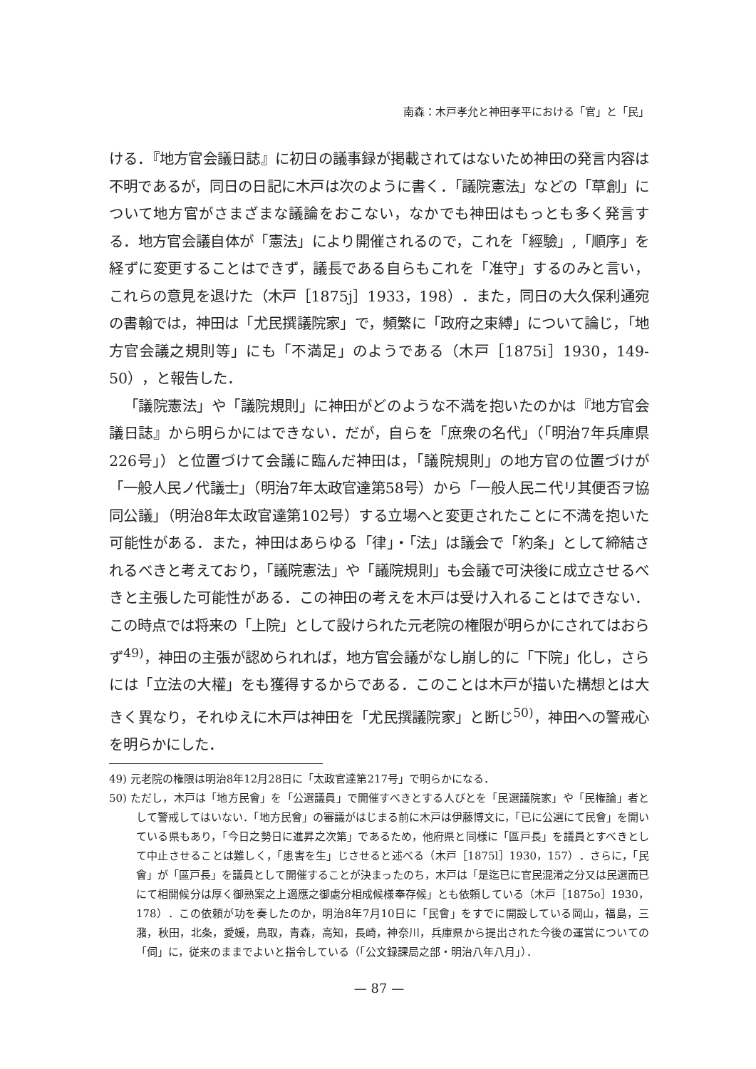南森：木戸孝允と神田孝平における「官」と「民」
ける．『地方官会議日誌』に初日の議事録が掲載されてはないため神田の発言内容は不明であるが，同日の日記に木戸は次のように書く．「議院憲法」などの「草創」について地方官がさまざまな議論をおこない，なかでも神田はもっとも多く発言する．地方官会議自体が「憲法」により開催されるので，これを「經驗」,「順序」を経ずに変更することはできず，議長である自らもこれを「准守」するのみと言い，これらの意見を退けた（木戸［1875j］1933，198）．また，同日の大久保利通宛の書翰では，神田は「尤民撰議院家」で，頻繁に「政府之束縛」について論じ，「地方官会議之規則等」にも「不満足」のようである（木戸［1875i］1930，149-50），と報告した．
「議院憲法」や「議院規則」に神田がどのような不満を抱いたのかは『地方官会議日誌』から明らかにはできない．だが，自らを「庶衆の名代」（「明治7年兵庫県226号」）と位置づけて会議に臨んだ神田は，「議院規則」の地方官の位置づけが「一般人民ノ代議士」（明治7年太政官達第58号）から「一般人民ニ代リ其便否ヲ協同公議」（明治8年太政官達第102号）する立場へと変更されたことに不満を抱いた可能性がある．また，神田はあらゆる「律」・「法」は議会で「約条」として締結されるべきと考えており，「議院憲法」や「議院規則」も会議で可決後に成立させるべきと主張した可能性がある．この神田の考えを木戸は受け入れることはできない．この時点では将来の「上院」として設けられた元老院の権限が明らかにされてはおらず<sup>49)</sup>，神田の主張が認められれば，地方官会議がなし崩し的に「下院」化し，さらには「立法の大權」をも獲得するからである．このことは木戸が描いた構想とは大きく異なり，それゆえに木戸は神田を「尤民撰議院家」と断じ<sup>50)</sup>，神田への警戒心を明らかにした．
49) 元老院の権限は明治8年12月28日に「太政官達第217号」で明らかになる．
50) ただし，木戸は「地方民會」を「公選議員」で開催すべきとする人びとを「民選議院家」や「民権論」者として警戒してはいない．「地方民會」の審議がはじまる前に木戸は伊藤博文に，「已に公選にて民會」を開いている県もあり，「今日之勢日に進昇之次第」であるため，他府県と同様に「區戸長」を議員とすべきとして中止させることは難しく，「患害を生」じさせると述べる（木戸［1875l］1930，157）．さらに，「民會」が「區戸長」を議員として開催することが決まったのち，木戸は「是迄已に官民混淆之分又は民選而已にて相開候分は厚く御熟案之上適應之御處分相成候様奉存候」とも依頼している（木戸［1875o］1930，178）．この依頼が功を奏したのか，明治8年7月10日に「民會」をすでに開設している岡山，福島，三潴，秋田，北条，愛媛，鳥取，青森，高知，長崎，神奈川，兵庫県から提出された今後の運営についての「伺」に，従来のままでよいと指令している（「公文録課局之部・明治八年八月」）．
— 87 —